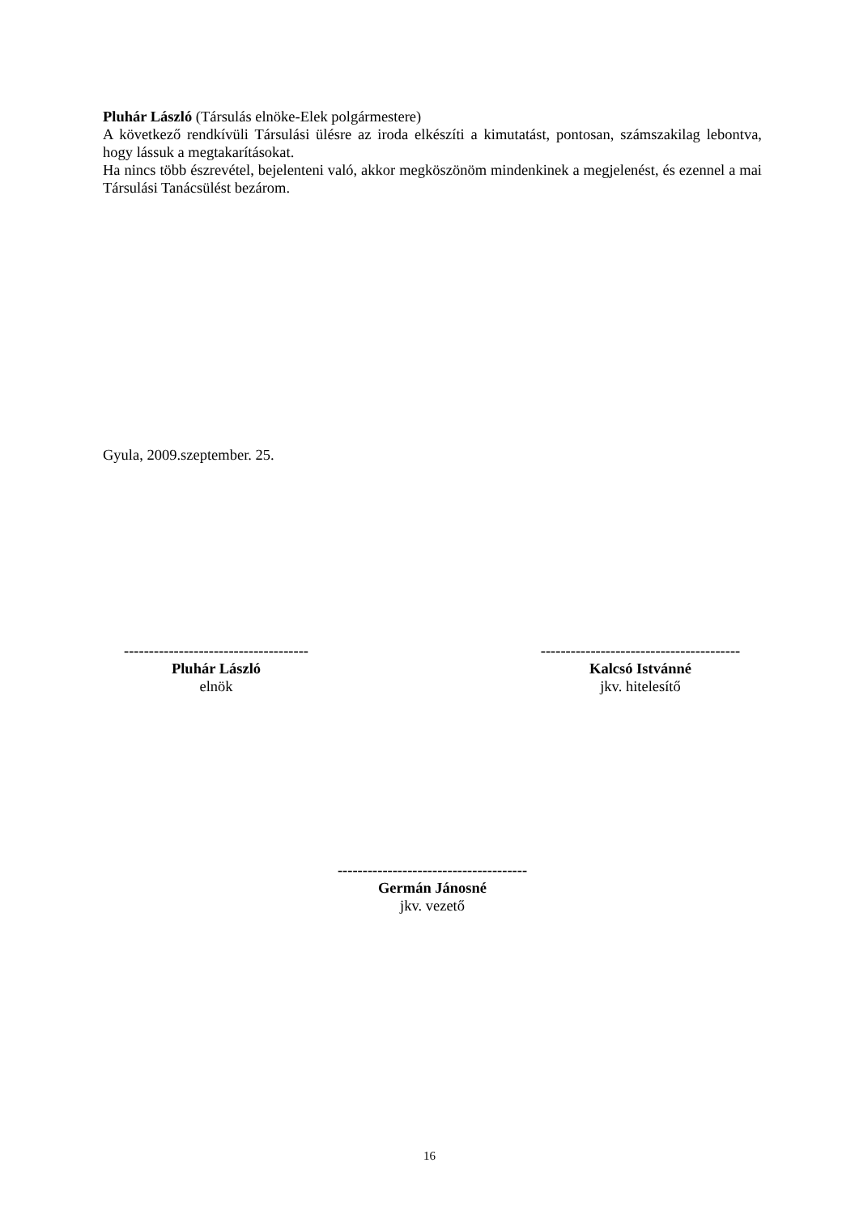Pluhár László (Társulás elnöke-Elek polgármestere)
A következő rendkívüli Társulási ülésre az iroda elkészíti a kimutatást, pontosan, számszakilag lebontva, hogy lássuk a megtakarításokat.
Ha nincs több észrevétel, bejelenteni való, akkor megköszönöm mindenkinek a megjelenést, és ezennel a mai Társulási Tanácsülést bezárom.
Gyula, 2009.szeptember. 25.
-------------------------------------
Pluhár László
elnök
----------------------------------------
Kalcsó Istvánné
jkv. hitelesítő
--------------------------------------
Germán Jánosné
jkv. vezető
16